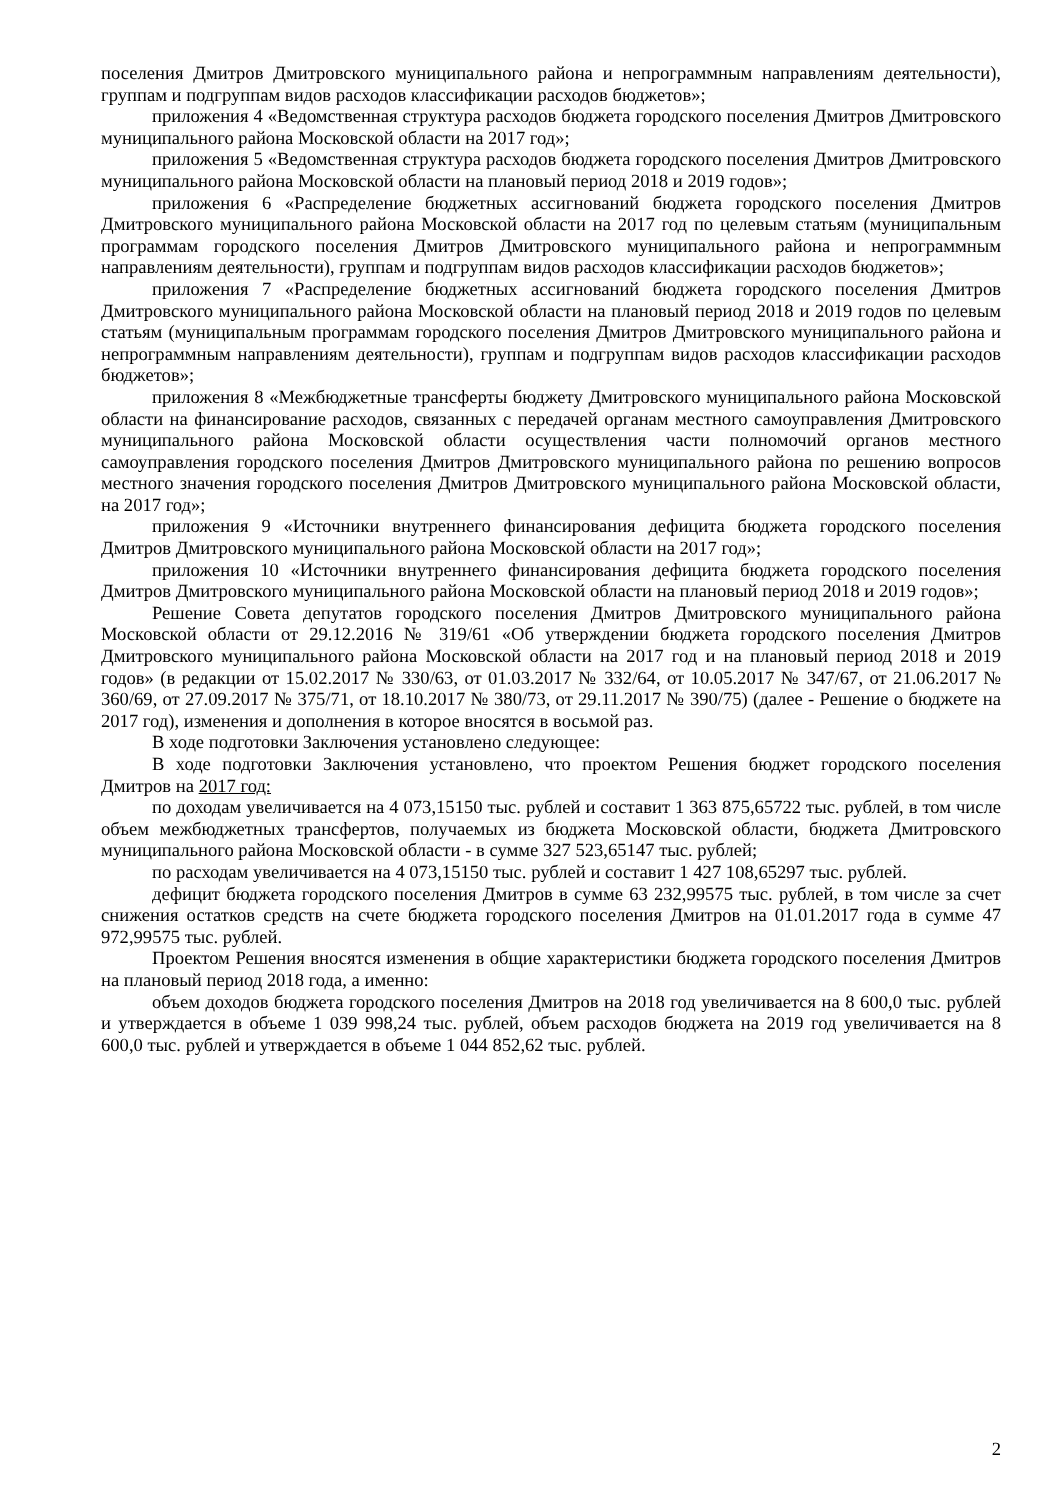поселения Дмитров Дмитровского муниципального района и непрограммным направлениям деятельности), группам и подгруппам видов расходов классификации расходов бюджетов»;
приложения 4 «Ведомственная структура расходов бюджета городского поселения Дмитров Дмитровского муниципального района Московской области на 2017 год»;
приложения 5 «Ведомственная структура расходов бюджета городского поселения Дмитров Дмитровского муниципального района Московской области на плановый период 2018 и 2019 годов»;
приложения 6 «Распределение бюджетных ассигнований бюджета городского поселения Дмитров Дмитровского муниципального района Московской области на 2017 год по целевым статьям (муниципальным программам городского поселения Дмитров Дмитровского муниципального района и непрограммным направлениям деятельности), группам и подгруппам видов расходов классификации расходов бюджетов»;
приложения 7 «Распределение бюджетных ассигнований бюджета городского поселения Дмитров Дмитровского муниципального района Московской области на плановый период 2018 и 2019 годов по целевым статьям (муниципальным программам городского поселения Дмитров Дмитровского муниципального района и непрограммным направлениям деятельности), группам и подгруппам видов расходов классификации расходов бюджетов»;
приложения 8 «Межбюджетные трансферты бюджету Дмитровского муниципального района Московской области на финансирование расходов, связанных с передачей органам местного самоуправления Дмитровского муниципального района Московской области осуществления части полномочий органов местного самоуправления городского поселения Дмитров Дмитровского муниципального района по решению вопросов местного значения городского поселения Дмитров Дмитровского муниципального района Московской области, на 2017 год»;
приложения 9 «Источники внутреннего финансирования дефицита бюджета городского поселения Дмитров Дмитровского муниципального района Московской области на 2017 год»;
приложения 10 «Источники внутреннего финансирования дефицита бюджета городского поселения Дмитров Дмитровского муниципального района Московской области на плановый период 2018 и 2019 годов»;
Решение Совета депутатов городского поселения Дмитров Дмитровского муниципального района Московской области от 29.12.2016 № 319/61 «Об утверждении бюджета городского поселения Дмитров Дмитровского муниципального района Московской области на 2017 год и на плановый период 2018 и 2019 годов» (в редакции от 15.02.2017 № 330/63, от 01.03.2017 № 332/64, от 10.05.2017 № 347/67, от 21.06.2017 № 360/69, от 27.09.2017 № 375/71, от 18.10.2017 № 380/73, от 29.11.2017 № 390/75) (далее - Решение о бюджете на 2017 год), изменения и дополнения в которое вносятся в восьмой раз.
В ходе подготовки Заключения установлено следующее:
В ходе подготовки Заключения установлено, что проектом Решения бюджет городского поселения Дмитров на 2017 год:
по доходам увеличивается на 4 073,15150 тыс. рублей и составит 1 363 875,65722 тыс. рублей, в том числе объем межбюджетных трансфертов, получаемых из бюджета Московской области, бюджета Дмитровского муниципального района Московской области - в сумме 327 523,65147 тыс. рублей;
по расходам увеличивается на 4 073,15150 тыс. рублей и составит 1 427 108,65297 тыс. рублей.
дефицит бюджета городского поселения Дмитров в сумме 63 232,99575 тыс. рублей, в том числе за счет снижения остатков средств на счете бюджета городского поселения Дмитров на 01.01.2017 года в сумме 47 972,99575 тыс. рублей.
Проектом Решения вносятся изменения в общие характеристики бюджета городского поселения Дмитров на плановый период 2018 года, а именно:
объем доходов бюджета городского поселения Дмитров на 2018 год увеличивается на 8 600,0 тыс. рублей и утверждается в объеме 1 039 998,24 тыс. рублей, объем расходов бюджета на 2019 год увеличивается на 8 600,0 тыс. рублей и утверждается в объеме 1 044 852,62 тыс. рублей.
2